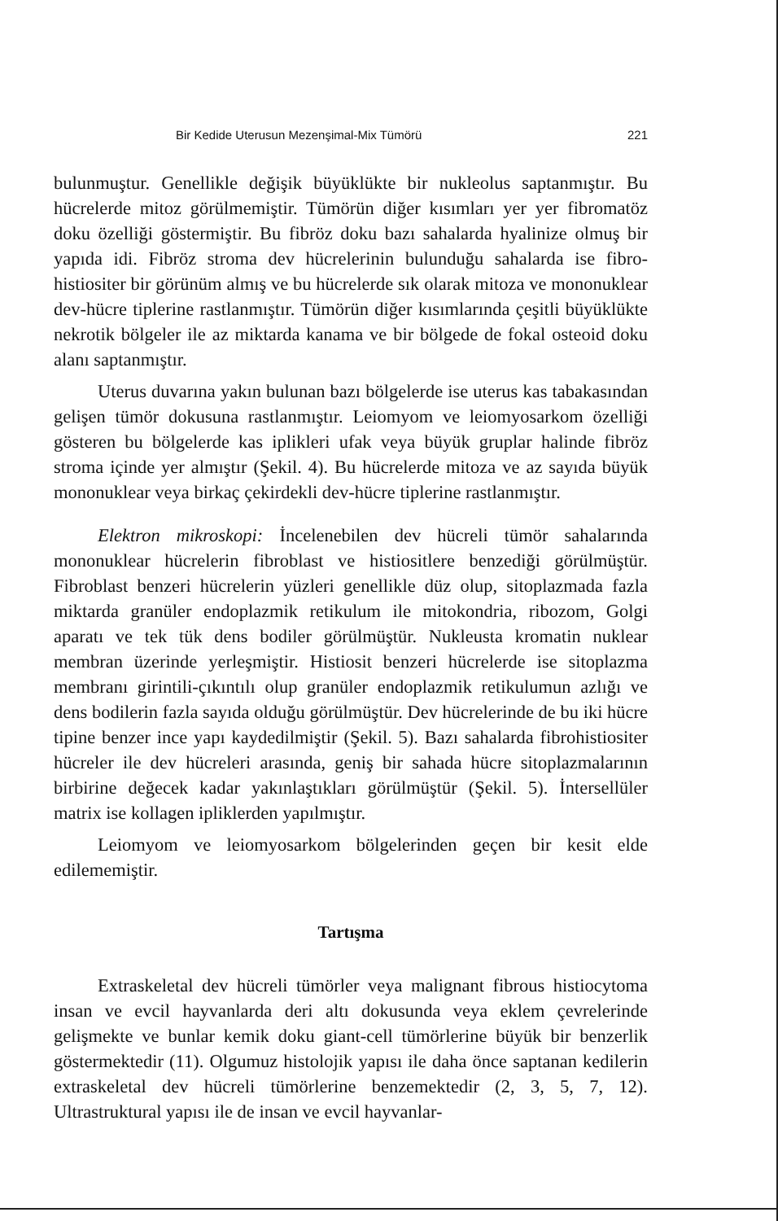Bir Kedide Uterusun Mezenşimal-Mix Tümörü 221
bulunmuştur. Genellikle değişik büyüklükte bir nukleolus saptanmıştır. Bu hücrelerde mitoz görülmemiştir. Tümörün diğer kısımları yer yer fibromatöz doku özelliği göstermiştir. Bu fibröz doku bazı sahalarda hyalinize olmuş bir yapıda idi. Fibröz stroma dev hücrelerinin bulunduğu sahalarda ise fibro-histiositer bir görünüm almış ve bu hücrelerde sık olarak mitoza ve mononuklear dev-hücre tiplerine rastlanmıştır. Tümörün diğer kısımlarında çeşitli büyüklükte nekrotik bölgeler ile az miktarda kanama ve bir bölgede de fokal osteoid doku alanı saptanmıştır.
Uterus duvarına yakın bulunan bazı bölgelerde ise uterus kas tabakasından gelişen tümör dokusuna rastlanmıştır. Leiomyom ve leiomyosarkom özelliği gösteren bu bölgelerde kas iplikleri ufak veya büyük gruplar halinde fibröz stroma içinde yer almıştır (Şekil. 4). Bu hücrelerde mitoza ve az sayıda büyük mononuklear veya birkaç çekirdekli dev-hücre tiplerine rastlanmıştır.
Elektron mikroskopi: İncelenebilen dev hücreli tümör sahalarında mononuklear hücrelerin fibroblast ve histiositlere benzediği görülmüştür. Fibroblast benzeri hücrelerin yüzleri genellikle düz olup, sitoplazmada fazla miktarda granüler endoplazmik retikulum ile mitokondria, ribozom, Golgi aparatı ve tek tük dens bodiler görülmüştür. Nukleusta kromatin nuklear membran üzerinde yerleşmiştir. Histiosit benzeri hücrelerde ise sitoplazma membranı girintili-çıkıntılı olup granüler endoplazmik retikulumun azlığı ve dens bodilerin fazla sayıda olduğu görülmüştür. Dev hücrelerinde de bu iki hücre tipine benzer ince yapı kaydedilmiştir (Şekil. 5). Bazı sahalarda fibrohistiositer hücreler ile dev hücreleri arasında, geniş bir sahada hücre sitoplazmalarının birbirine değecek kadar yakınlaştıkları görülmüştür (Şekil. 5). İntersellüler matrix ise kollagen ipliklerden yapılmıştır.
Leiomyom ve leiomyosarkom bölgelerinden geçen bir kesit elde edilememiştir.
Tartışma
Extraskeletal dev hücreli tümörler veya malignant fibrous histiocytoma insan ve evcil hayvanlarda deri altı dokusunda veya eklem çevrelerinde gelişmekte ve bunlar kemik doku giant-cell tümörlerine büyük bir benzerlik göstermektedir (11). Olgumuz histolojik yapısı ile daha önce saptanan kedilerin extraskeletal dev hücreli tümörlerine benzemektedir (2, 3, 5, 7, 12). Ultrastruktural yapısı ile de insan ve evcil hayvanlar-